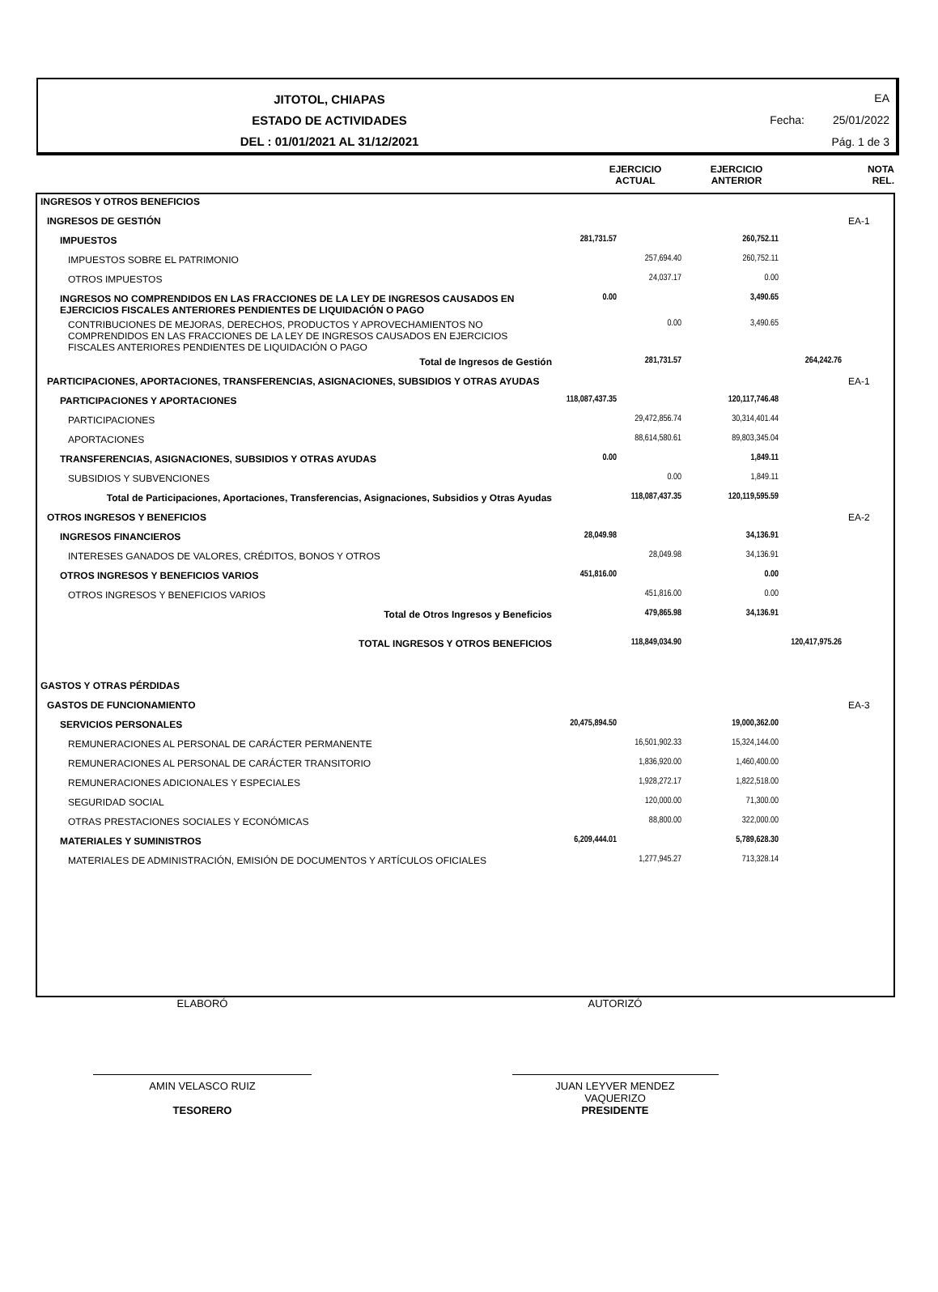JITOTOL, CHIAPAS
ESTADO DE ACTIVIDADES
DEL : 01/01/2021 AL 31/12/2021
EA
Fecha: 25/01/2022
Pág. 1 de 3
EJERCICIO
ACTUAL
EJERCICIO
ANTERIOR
NOTA
REL.
| INGRESOS Y OTROS BENEFICIOS | | | | | |
| INGRESOS DE GESTIÓN | | | | | EA-1 |
| IMPUESTOS | 281,731.57 | | 260,752.11 | | |
| IMPUESTOS SOBRE EL PATRIMONIO | | 257,694.40 | 260,752.11 | | |
| OTROS IMPUESTOS | | 24,037.17 | 0.00 | | |
| INGRESOS NO COMPRENDIDOS EN LAS FRACCIONES DE LA LEY DE INGRESOS CAUSADOS EN EJERCICIOS FISCALES ANTERIORES PENDIENTES DE LIQUIDACIÓN O PAGO | 0.00 | | 3,490.65 | | |
| CONTRIBUCIONES DE MEJORAS, DERECHOS, PRODUCTOS Y APROVECHAMIENTOS NO COMPRENDIDOS EN LAS FRACCIONES DE LA LEY DE INGRESOS CAUSADOS EN EJERCICIOS FISCALES ANTERIORES PENDIENTES DE LIQUIDACIÓN O PAGO | | 0.00 | 3,490.65 | | |
| Total de Ingresos de Gestión | | 281,731.57 | | 264,242.76 | |
| PARTICIPACIONES, APORTACIONES, TRANSFERENCIAS, ASIGNACIONES, SUBSIDIOS Y OTRAS AYUDAS | | | | | EA-1 |
| PARTICIPACIONES Y APORTACIONES | 118,087,437.35 | | 120,117,746.48 | | |
| PARTICIPACIONES | | 29,472,856.74 | 30,314,401.44 | | |
| APORTACIONES | | 88,614,580.61 | 89,803,345.04 | | |
| TRANSFERENCIAS, ASIGNACIONES, SUBSIDIOS Y OTRAS AYUDAS | 0.00 | | 1,849.11 | | |
| SUBSIDIOS Y SUBVENCIONES | | 0.00 | 1,849.11 | | |
| Total de Participaciones, Aportaciones, Transferencias, Asignaciones, Subsidios y Otras Ayudas | | 118,087,437.35 | 120,119,595.59 | | |
| OTROS INGRESOS Y BENEFICIOS | | | | | EA-2 |
| INGRESOS FINANCIEROS | 28,049.98 | | 34,136.91 | | |
| INTERESES GANADOS DE VALORES, CRÉDITOS, BONOS Y OTROS | | 28,049.98 | 34,136.91 | | |
| OTROS INGRESOS Y BENEFICIOS VARIOS | 451,816.00 | | 0.00 | | |
| OTROS INGRESOS Y BENEFICIOS VARIOS | | 451,816.00 | 0.00 | | |
| Total de Otros Ingresos y Beneficios | | 479,865.98 | 34,136.91 | | |
| TOTAL INGRESOS Y OTROS BENEFICIOS | | 118,849,034.90 | | 120,417,975.26 | |
| GASTOS Y OTRAS PÉRDIDAS | | | | | |
| GASTOS DE FUNCIONAMIENTO | | | | | EA-3 |
| SERVICIOS PERSONALES | 20,475,894.50 | | 19,000,362.00 | | |
| REMUNERACIONES AL PERSONAL DE CARÁCTER PERMANENTE | | 16,501,902.33 | 15,324,144.00 | | |
| REMUNERACIONES AL PERSONAL DE CARÁCTER TRANSITORIO | | 1,836,920.00 | 1,460,400.00 | | |
| REMUNERACIONES ADICIONALES Y ESPECIALES | | 1,928,272.17 | 1,822,518.00 | | |
| SEGURIDAD SOCIAL | | 120,000.00 | 71,300.00 | | |
| OTRAS PRESTACIONES SOCIALES Y ECONÓMICAS | | 88,800.00 | 322,000.00 | | |
| MATERIALES Y SUMINISTROS | 6,209,444.01 | | 5,789,628.30 | | |
| MATERIALES DE ADMINISTRACIÓN, EMISIÓN DE DOCUMENTOS Y ARTÍCULOS OFICIALES | | 1,277,945.27 | 713,328.14 | | |
ELABORÓ AUTORIZÓ
AMIN VELASCO RUIZ
TESORERO
JUAN LEYVER MENDEZ
VAQUERIZO
PRESIDENTE